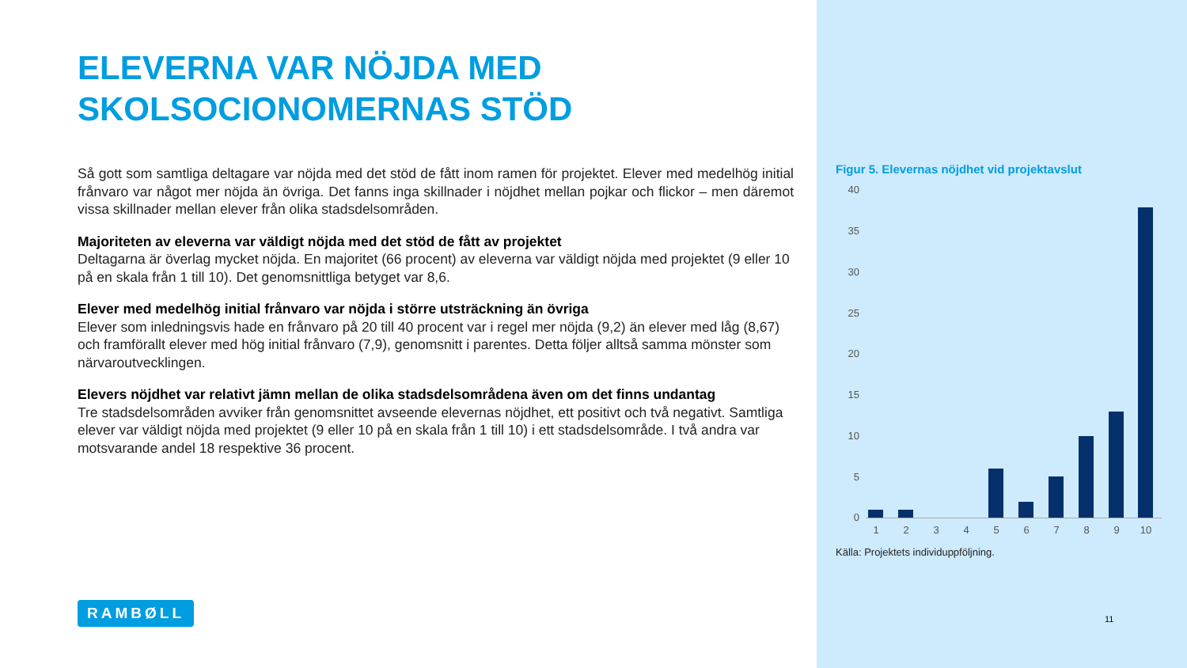ELEVERNA VAR NÖJDA MED SKOLSOCIONOMERNAS STÖD
Så gott som samtliga deltagare var nöjda med det stöd de fått inom ramen för projektet. Elever med medelhög initial frånvaro var något mer nöjda än övriga. Det fanns inga skillnader i nöjdhet mellan pojkar och flickor – men däremot vissa skillnader mellan elever från olika stadsdelsområden.
Majoriteten av eleverna var väldigt nöjda med det stöd de fått av projektet
Deltagarna är överlag mycket nöjda. En majoritet (66 procent) av eleverna var väldigt nöjda med projektet (9 eller 10 på en skala från 1 till 10). Det genomsnittliga betyget var 8,6.
Elever med medelhög initial frånvaro var nöjda i större utsträckning än övriga
Elever som inledningsvis hade en frånvaro på 20 till 40 procent var i regel mer nöjda (9,2) än elever med låg (8,67) och framförallt elever med hög initial frånvaro (7,9), genomsnitt i parentes. Detta följer alltså samma mönster som närvaroutvecklingen.
Elevers nöjdhet var relativt jämn mellan de olika stadsdelsområdena även om det finns undantag
Tre stadsdelsområden avviker från genomsnittet avseende elevernas nöjdhet, ett positivt och två negativt. Samtliga elever var väldigt nöjda med projektet (9 eller 10 på en skala från 1 till 10) i ett stadsdelsområde. I två andra var motsvarande andel 18 respektive 36 procent.
RAMBØLL
Figur 5. Elevernas nöjdhet vid projektavslut
40
35
30
25
20
15
10
5
0
1 2 3 4 5 6 7 8 9 10
Källa: Projektets individuppföljning.
11